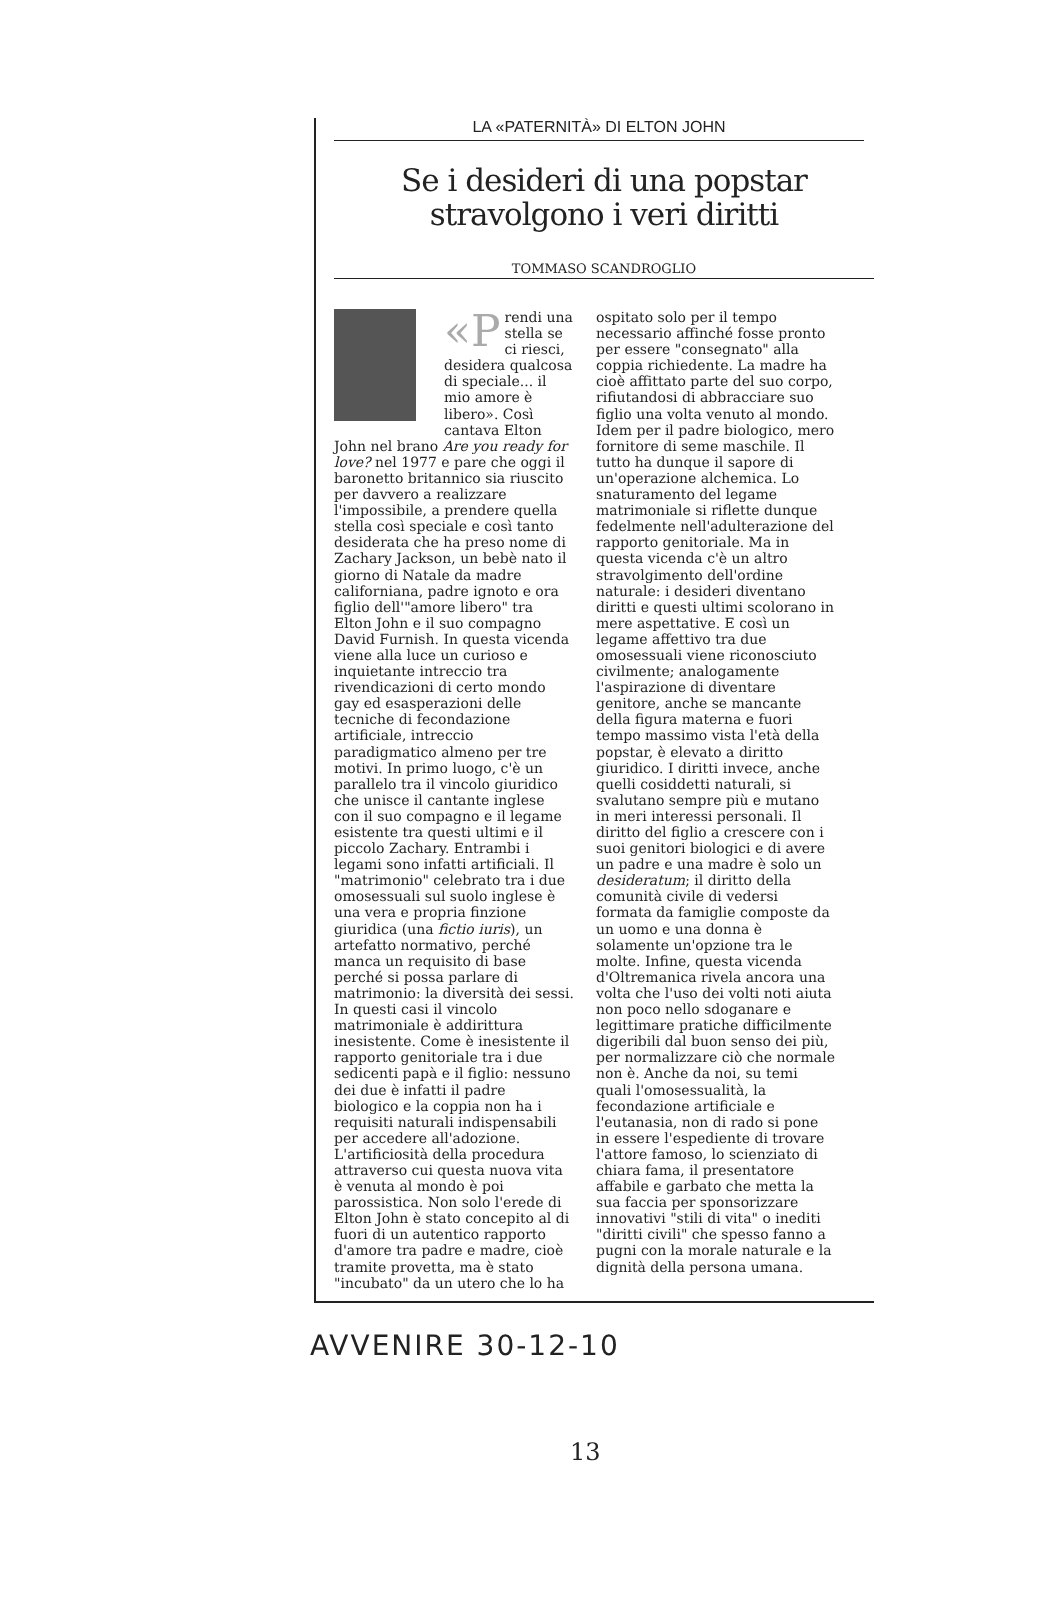LA «PATERNITÀ» DI ELTON JOHN
Se i desideri di una popstar
stravolgono i veri diritti
TOMMASO SCANDROGLIO
«P rendi una stella se ci riesci, desidera qualcosa di speciale... il mio amore è libero». Così cantava Elton John nel brano Are you ready for love? nel 1977 e pare che oggi il baronetto britannico sia riuscito per davvero a realizzare l'impossibile, a prendere quella stella così speciale e così tanto desiderata che ha preso nome di Zachary Jackson, un bebè nato il giorno di Natale da madre californiana, padre ignoto e ora figlio dell'"amore libero" tra Elton John e il suo compagno David Furnish. In questa vicenda viene alla luce un curioso e inquietante intreccio tra rivendicazioni di certo mondo gay ed esasperazioni delle tecniche di fecondazione artificiale, intreccio paradigmatico almeno per tre motivi. In primo luogo, c'è un parallelo tra il vincolo giuridico che unisce il cantante inglese con il suo compagno e il legame esistente tra questi ultimi e il piccolo Zachary. Entrambi i legami sono infatti artificiali. Il "matrimonio" celebrato tra i due omosessuali sul suolo inglese è una vera e propria finzione giuridica (una fictio iuris), un artefatto normativo, perché manca un requisito di base perché si possa parlare di matrimonio: la diversità dei sessi. In questi casi il vincolo matrimoniale è addirittura inesistente. Come è inesistente il rapporto genitoriale tra i due sedicenti papà e il figlio: nessuno dei due è infatti il padre biologico e la coppia non ha i requisiti naturali indispensabili per accedere all'adozione. L'artificiosità della procedura attraverso cui questa nuova vita è venuta al mondo è poi parossistica. Non solo l'erede di Elton John è stato concepito al di fuori di un autentico rapporto d'amore tra padre e madre, cioè tramite provetta, ma è stato "incubato" da un utero che lo ha
ospitato solo per il tempo necessario affinché fosse pronto per essere "consegnato" alla coppia richiedente. La madre ha cioè affittato parte del suo corpo, rifiutandosi di abbracciare suo figlio una volta venuto al mondo. Idem per il padre biologico, mero fornitore di seme maschile. Il tutto ha dunque il sapore di un'operazione alchemica. Lo snaturamento del legame matrimoniale si riflette dunque fedelmente nell'adulterazione del rapporto genitoriale. Ma in questa vicenda c'è un altro stravolgimento dell'ordine naturale: i desideri diventano diritti e questi ultimi scolorano in mere aspettative. E così un legame affettivo tra due omosessuali viene riconosciuto civilmente; analogamente l'aspirazione di diventare genitore, anche se mancante della figura materna e fuori tempo massimo vista l'età della popstar, è elevato a diritto giuridico. I diritti invece, anche quelli cosiddetti naturali, si svalutano sempre più e mutano in meri interessi personali. Il diritto del figlio a crescere con i suoi genitori biologici e di avere un padre e una madre è solo un desideratum; il diritto della comunità civile di vedersi formata da famiglie composte da un uomo e una donna è solamente un'opzione tra le molte. Infine, questa vicenda d'Oltremanica rivela ancora una volta che l'uso dei volti noti aiuta non poco nello sdoganare e legittimare pratiche difficilmente digeribili dal buon senso dei più, per normalizzare ciò che normale non è. Anche da noi, su temi quali l'omosessualità, la fecondazione artificiale e l'eutanasia, non di rado si pone in essere l'espediente di trovare l'attore famoso, lo scienziato di chiara fama, il presentatore affabile e garbato che metta la sua faccia per sponsorizzare innovativi "stili di vita" o inediti "diritti civili" che spesso fanno a pugni con la morale naturale e la dignità della persona umana.
AVVENIRE 30-12-10
13